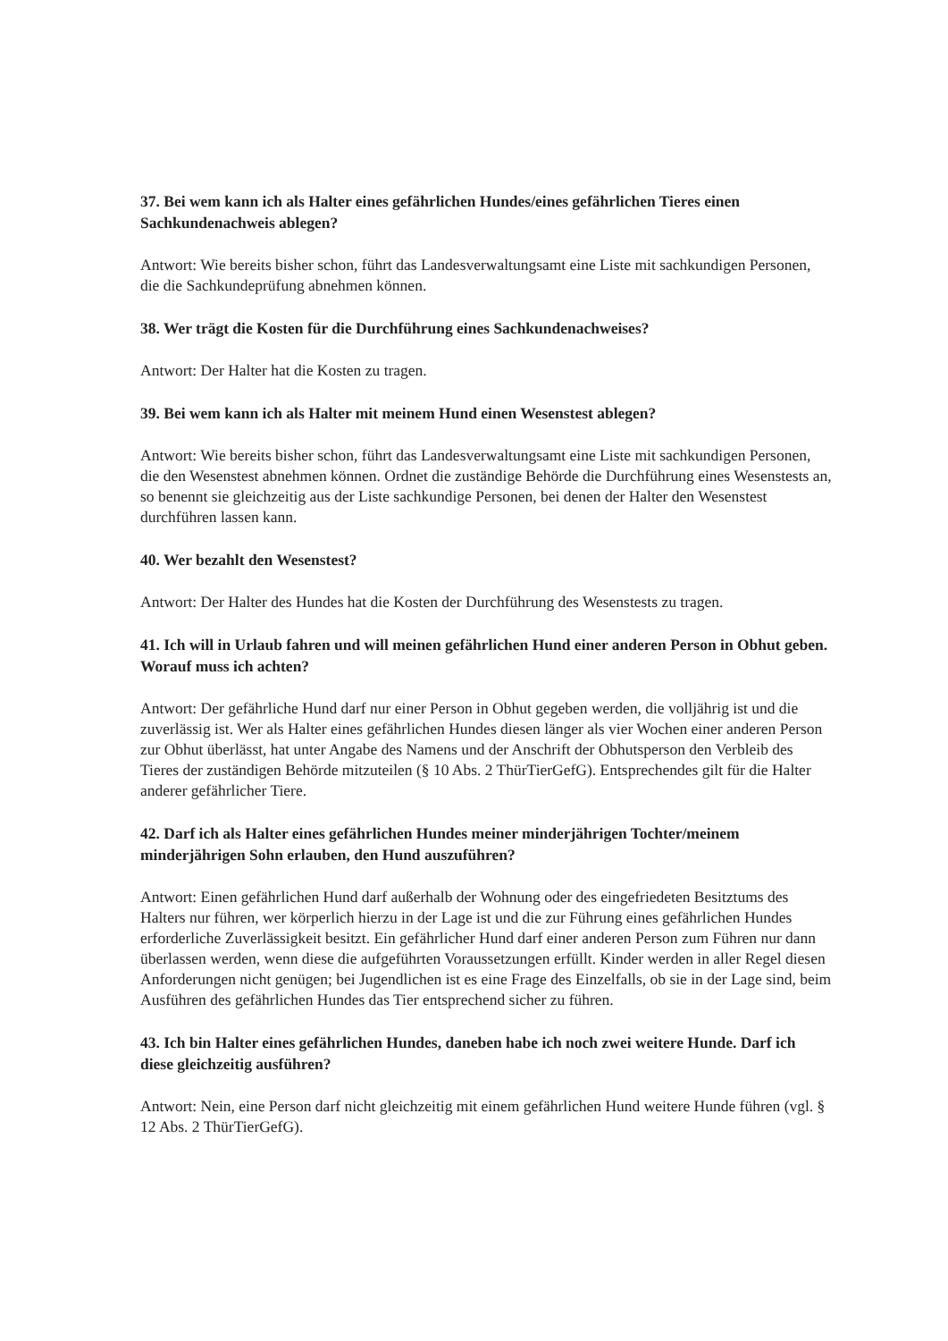37. Bei wem kann ich als Halter eines gefährlichen Hundes/eines gefährlichen Tieres einen Sachkundenachweis ablegen?
Antwort: Wie bereits bisher schon, führt das Landesverwaltungsamt eine Liste mit sachkundigen Personen, die die Sachkundeprüfung abnehmen können.
38. Wer trägt die Kosten für die Durchführung eines Sachkundenachweises?
Antwort: Der Halter hat die Kosten zu tragen.
39. Bei wem kann ich als Halter mit meinem Hund einen Wesenstest ablegen?
Antwort: Wie bereits bisher schon, führt das Landesverwaltungsamt eine Liste mit sachkundigen Personen, die den Wesenstest abnehmen können. Ordnet die zuständige Behörde die Durchführung eines Wesenstests an, so benennt sie gleichzeitig aus der Liste sachkundige Personen, bei denen der Halter den Wesenstest durchführen lassen kann.
40. Wer bezahlt den Wesenstest?
Antwort: Der Halter des Hundes hat die Kosten der Durchführung des Wesenstests zu tragen.
41. Ich will in Urlaub fahren und will meinen gefährlichen Hund einer anderen Person in Obhut geben. Worauf muss ich achten?
Antwort: Der gefährliche Hund darf nur einer Person in Obhut gegeben werden, die volljährig ist und die zuverlässig ist. Wer als Halter eines gefährlichen Hundes diesen länger als vier Wochen einer anderen Person zur Obhut überlässt, hat unter Angabe des Namens und der Anschrift der Obhutsperson den Verbleib des Tieres der zuständigen Behörde mitzuteilen (§ 10 Abs. 2 ThürTierGefG). Entsprechendes gilt für die Halter anderer gefährlicher Tiere.
42. Darf ich als Halter eines gefährlichen Hundes meiner minderjährigen Tochter/meinem minderjährigen Sohn erlauben, den Hund auszuführen?
Antwort: Einen gefährlichen Hund darf außerhalb der Wohnung oder des eingefriedeten Besitztums des Halters nur führen, wer körperlich hierzu in der Lage ist und die zur Führung eines gefährlichen Hundes erforderliche Zuverlässigkeit besitzt. Ein gefährlicher Hund darf einer anderen Person zum Führen nur dann überlassen werden, wenn diese die aufgeführten Voraussetzungen erfüllt. Kinder werden in aller Regel diesen Anforderungen nicht genügen; bei Jugendlichen ist es eine Frage des Einzelfalls, ob sie in der Lage sind, beim Ausführen des gefährlichen Hundes das Tier entsprechend sicher zu führen.
43. Ich bin Halter eines gefährlichen Hundes, daneben habe ich noch zwei weitere Hunde. Darf ich diese gleichzeitig ausführen?
Antwort: Nein, eine Person darf nicht gleichzeitig mit einem gefährlichen Hund weitere Hunde führen (vgl. § 12 Abs. 2 ThürTierGefG).